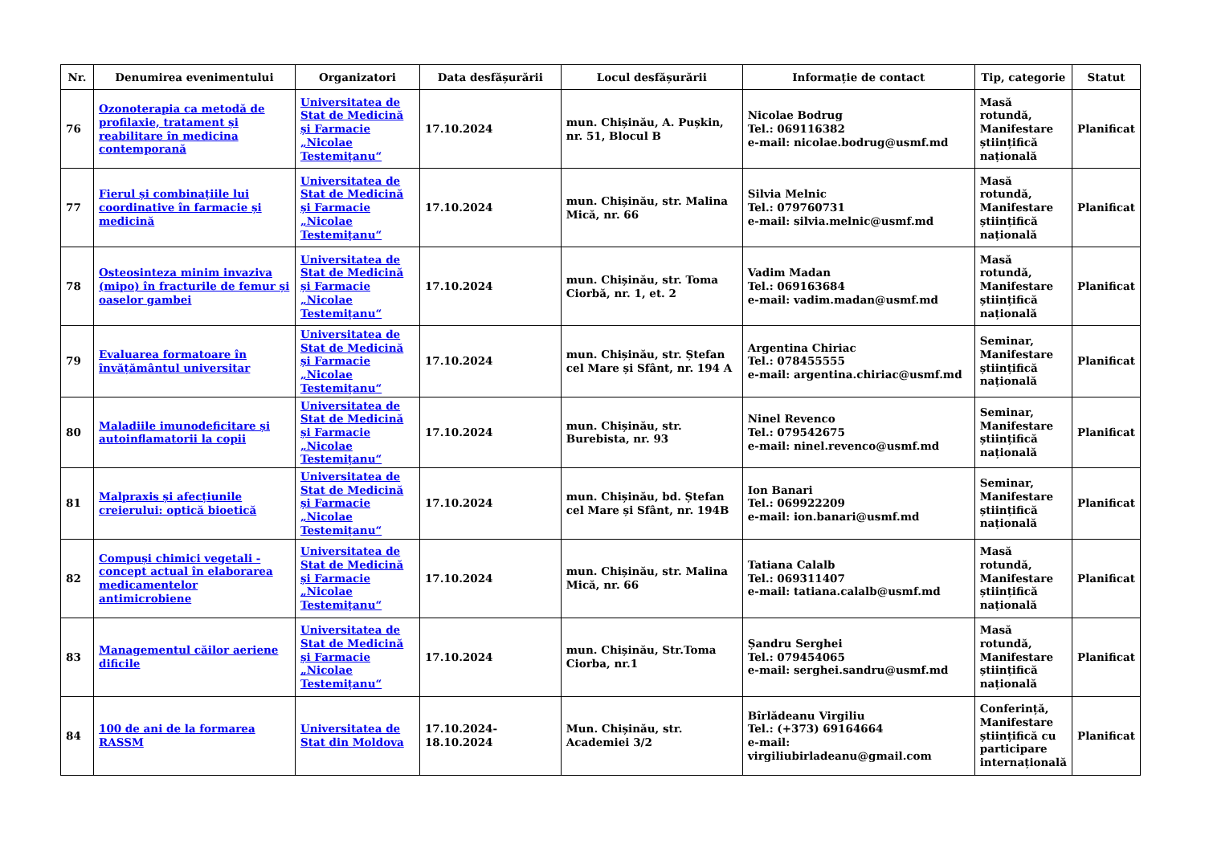| Nr. | Denumirea evenimentului | Organizatori | Data desfășurării | Locul desfășurării | Informație de contact | Tip, categorie | Statut |
| --- | --- | --- | --- | --- | --- | --- | --- |
| 76 | Ozonoterapia ca metodă de profilaxie, tratament și reabilitare în medicina contemporană | Universitatea de Stat de Medicină și Farmacie „Nicolae Testemițanu“ | 17.10.2024 | mun. Chișinău, A. Pușkin, nr. 51, Blocul B | Nicolae Bodrug Tel.: 069116382 e-mail: nicolae.bodrug@usmf.md | Masă rotundă, Manifestare științifică națională | Planificat |
| 77 | Fierul și combinațiile lui coordinative în farmacie și medicină | Universitatea de Stat de Medicină și Farmacie „Nicolae Testemițanu“ | 17.10.2024 | mun. Chișinău, str. Malina Mică, nr. 66 | Silvia Melnic Tel.: 079760731 e-mail: silvia.melnic@usmf.md | Masă rotundă, Manifestare științifică națională | Planificat |
| 78 | Osteosinteza minim invaziva (mipo) în fracturile de femur și oaselor gambei | Universitatea de Stat de Medicină și Farmacie „Nicolae Testemițanu“ | 17.10.2024 | mun. Chișinău, str. Toma Ciorbă, nr. 1, et. 2 | Vadim Madan Tel.: 069163684 e-mail: vadim.madan@usmf.md | Masă rotundă, Manifestare științifică națională | Planificat |
| 79 | Evaluarea formatoare în învățământul universitar | Universitatea de Stat de Medicină și Farmacie „Nicolae Testemițanu“ | 17.10.2024 | mun. Chișinău, str. Ștefan cel Mare și Sfânt, nr. 194 A | Argentina Chiriac Tel.: 078455555 e-mail: argentina.chiriac@usmf.md | Seminar, Manifestare științifică națională | Planificat |
| 80 | Maladiile imunodeficitare și autoinflamatorii la copii | Universitatea de Stat de Medicină și Farmacie „Nicolae Testemițanu“ | 17.10.2024 | mun. Chișinău, str. Burebista, nr. 93 | Ninel Revenco Tel.: 079542675 e-mail: ninel.revenco@usmf.md | Seminar, Manifestare științifică națională | Planificat |
| 81 | Malpraxis și afecțiunile creierului: optică bioetică | Universitatea de Stat de Medicină și Farmacie „Nicolae Testemițanu“ | 17.10.2024 | mun. Chișinău, bd. Ștefan cel Mare și Sfânt, nr. 194B | Ion Banari Tel.: 069922209 e-mail: ion.banari@usmf.md | Seminar, Manifestare științifică națională | Planificat |
| 82 | Compuși chimici vegetali - concept actual în elaborarea medicamentelor antimicrobiene | Universitatea de Stat de Medicină și Farmacie „Nicolae Testemițanu“ | 17.10.2024 | mun. Chișinău, str. Malina Mică, nr. 66 | Tatiana Calalb Tel.: 069311407 e-mail: tatiana.calalb@usmf.md | Masă rotundă, Manifestare științifică națională | Planificat |
| 83 | Managementul căilor aeriene dificile | Universitatea de Stat de Medicină și Farmacie „Nicolae Testemițanu“ | 17.10.2024 | mun. Chișinău, Str.Toma Ciorba, nr.1 | Șandru Serghei Tel.: 079454065 e-mail: serghei.sandru@usmf.md | Masă rotundă, Manifestare științifică națională | Planificat |
| 84 | 100 de ani de la formarea RASSM | Universitatea de Stat din Moldova | 17.10.2024-18.10.2024 | Mun. Chișinău, str. Academiei 3/2 | Bîrlădeanu Virgiliu Tel.: (+373) 69164664 e-mail: virgiliubirladeanu@gmail.com | Conferință, Manifestare științifică cu participare internațională | Planificat |